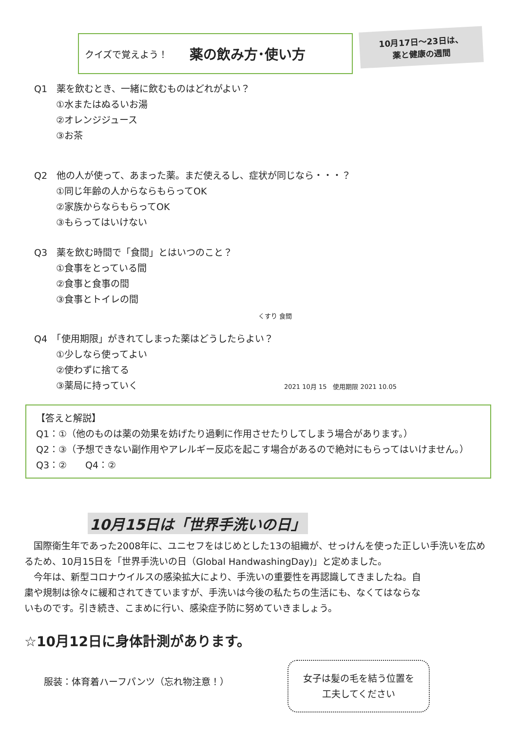クイズで覚えよう！ 薬の飲み方･使い方
10月17日～23日は、
薬と健康の週間
Q1　薬を飲むとき、一緒に飲むものはどれがよい？
①水またはぬるいお湯
②オレンジジュース
③お茶
Q2　他の人が使って、あまった薬。まだ使えるし、症状が同じなら・・・？
①同じ年齢の人からならもらってOK
②家族からならもらってOK
③もらってはいけない
Q3　薬を飲む時間で「食間」とはいつのこと？
①食事をとっている間
②食事と食事の間
③食事とトイレの間
くすり 食間
Q4　「使用期限」がきれてしまった薬はどうしたらよい？
①少しなら使ってよい
②使わずに捨てる
③薬局に持っていく 2021 10月 15　使用期限 2021 10.05
【答えと解説】
Q1：①（他のものは薬の効果を妨げたり過剰に作用させたりしてしまう場合があります。）
Q2：③（予想できない副作用やアレルギー反応を起こす場合があるので絶対にもらってはいけません。）
Q3：②　　Q4：②
10月15日は「世界手洗いの日」
　国際衛生年であった2008年に、ユニセフをはじめとした13の組織が、せっけんを使った正しい手洗いを広めるため、10月15日を「世界手洗いの日（Global HandwashingDay)」と定めました。
　今年は、新型コロナウイルスの感染拡大により、手洗いの重要性を再認識してきましたね。自粛や規制は徐々に緩和されてきていますが、手洗いは今後の私たちの生活にも、なくてはならないものです。引き続き、こまめに行い、感染症予防に努めていきましょう。
☆10月12日に身体計測があります。
服装：体育着ハーフパンツ（忘れ物注意！）
女子は髪の毛を結う位置を
工夫してください